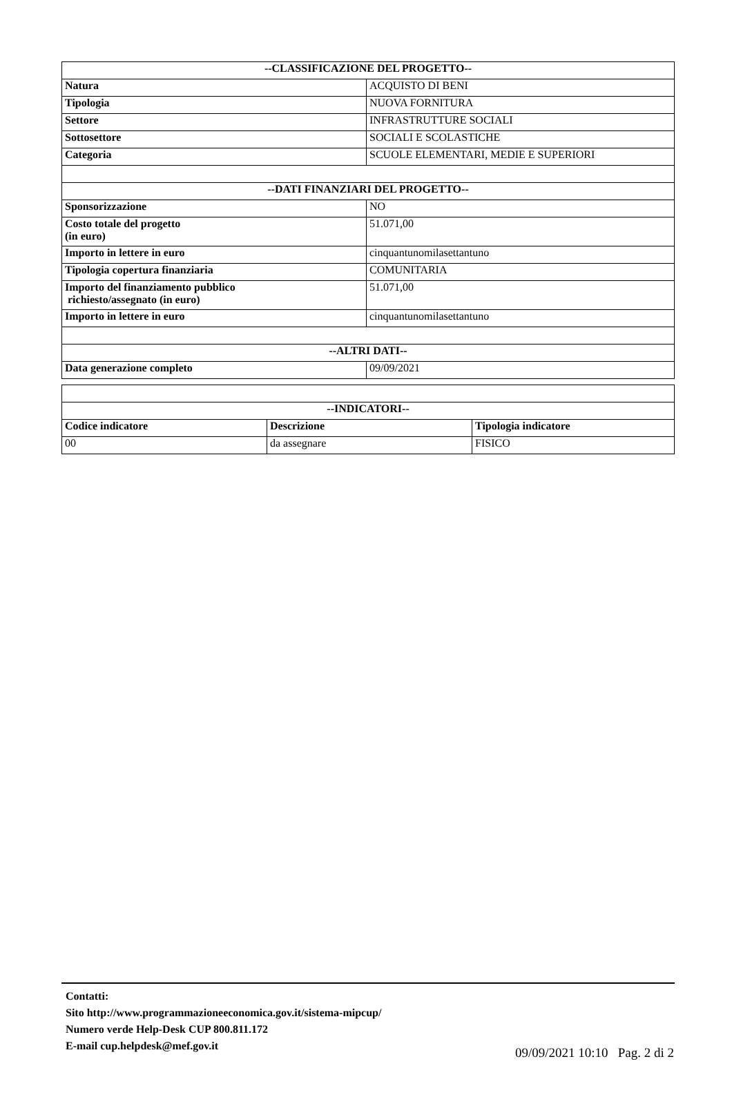| --CLASSIFICAZIONE DEL PROGETTO-- | |
| --- | --- |
| Natura | ACQUISTO DI BENI |
| Tipologia | NUOVA FORNITURA |
| Settore | INFRASTRUTTURE SOCIALI |
| Sottosettore | SOCIALI E SCOLASTICHE |
| Categoria | SCUOLE ELEMENTARI, MEDIE E SUPERIORI |
| --DATI FINANZIARI DEL PROGETTO-- | |
| Sponsorizzazione | NO |
| Costo totale del progetto (in euro) | 51.071,00 |
| Importo in lettere in euro | cinquantunomilasettantuno |
| Tipologia copertura finanziaria | COMUNITARIA |
| Importo del finanziamento pubblico richiesto/assegnato (in euro) | 51.071,00 |
| Importo in lettere in euro | cinquantunomilasettantuno |
| --ALTRI DATI-- | |
| Data generazione completo | 09/09/2021 |
| --INDICATORI-- | | |
| --- | --- | --- |
| Codice indicatore | Descrizione | Tipologia indicatore |
| 00 | da assegnare | FISICO |
Contatti:
Sito http://www.programmazioneeconomica.gov.it/sistema-mipcup/
Numero verde Help-Desk CUP 800.811.172
E-mail cup.helpdesk@mef.gov.it
09/09/2021 10:10 Pag. 2 di 2